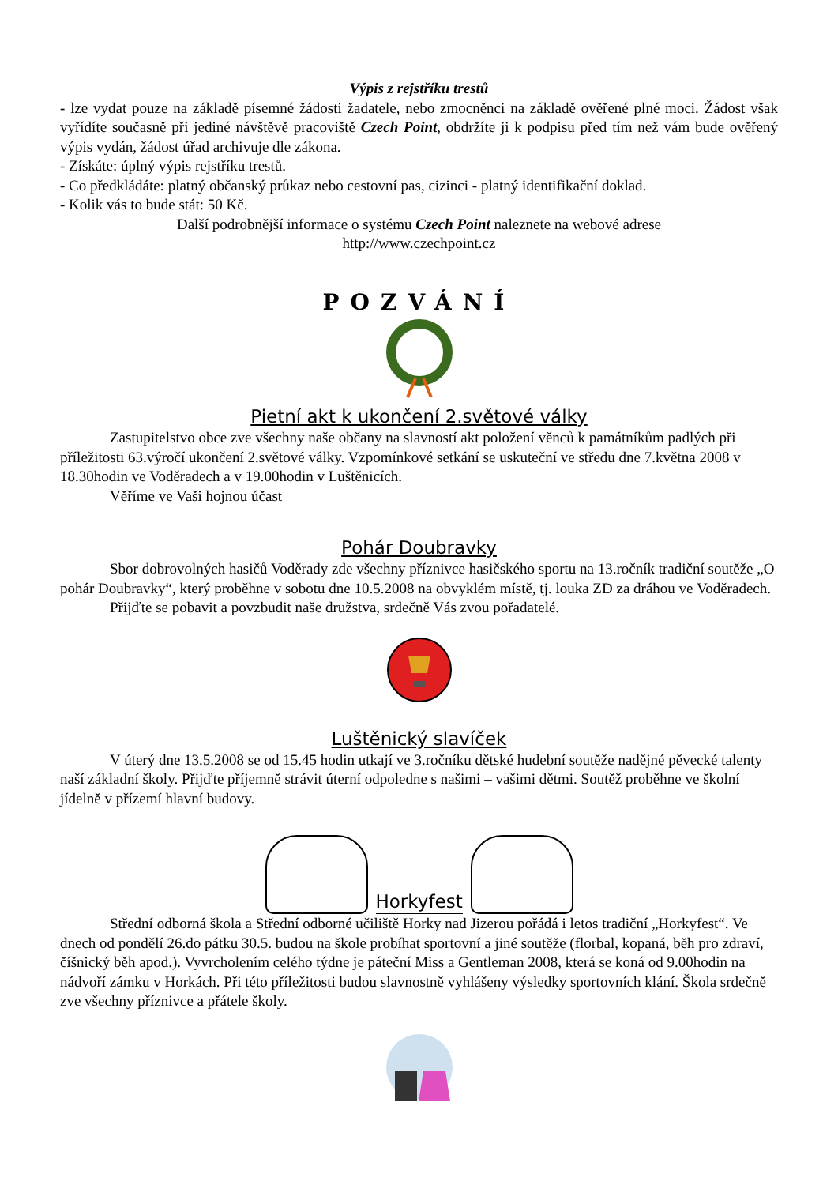Výpis z rejstříku trestů
- lze vydat pouze na základě písemné žádosti žadatele, nebo zmocněnci na základě ověřené plné moci. Žádost však vyřídíte současně při jediné návštěvě pracoviště Czech Point, obdržíte ji k podpisu před tím než vám bude ověřený výpis vydán, žádost úřad archivuje dle zákona.
- Získáte: úplný výpis rejstříku trestů.
- Co předkládáte: platný občanský průkaz nebo cestovní pas, cizinci - platný identifikační doklad.
- Kolik vás to bude stát: 50 Kč.
Další podrobnější informace o systému Czech Point naleznete na webové adrese
http://www.czechpoint.cz
POZVÁNÍ
Pietní akt k ukončení 2.světové války
Zastupitelstvo obce zve všechny naše občany na slavností akt položení věnců k památníkům padlých při příležitosti 63.výročí ukončení 2.světové války. Vzpomínkové setkání se uskuteční ve středu dne 7.května 2008 v 18.30hodin ve Voděradech a v 19.00hodin v Luštěnicích.
Věříme ve Vaši hojnou účast
Pohár Doubravky
Sbor dobrovolných hasičů Voděrady zde všechny příznivce hasičského sportu na 13.ročník tradiční soutěže „O pohár Doubravky“, který proběhne v sobotu dne 10.5.2008 na obvyklém místě, tj. louka ZD za dráhou ve Voděradech.
Přijďte se pobavit a povzbudit naše družstva, srdečně Vás zvou pořadatelé.
Luštěnický slavíček
V úterý dne 13.5.2008 se od 15.45 hodin utkají ve 3.ročníku dětské hudební soutěže nadějné pěvecké talenty naší základní školy. Přijďte příjemně strávit úterní odpoledne s našimi – vašimi dětmi. Soutěž proběhne ve školní jídelně v přízemí hlavní budovy.
Horkyfest
Střední odborná škola a Střední odborné učiliště Horky nad Jizerou pořádá i letos tradiční „Horkyfest“. Ve dnech od pondělí 26.do pátku 30.5. budou na škole probíhat sportovní a jiné soutěže (florbal, kopaná, běh pro zdraví, číšnický běh apod.). Vyvrcholením celého týdne je páteční Miss a Gentleman 2008, která se koná od 9.00hodin na nádvoří zámku v Horkách. Při této příležitosti budou slavnostně vyhlášeny výsledky sportovních klání. Škola srdečně zve všechny příznivce a přátele školy.